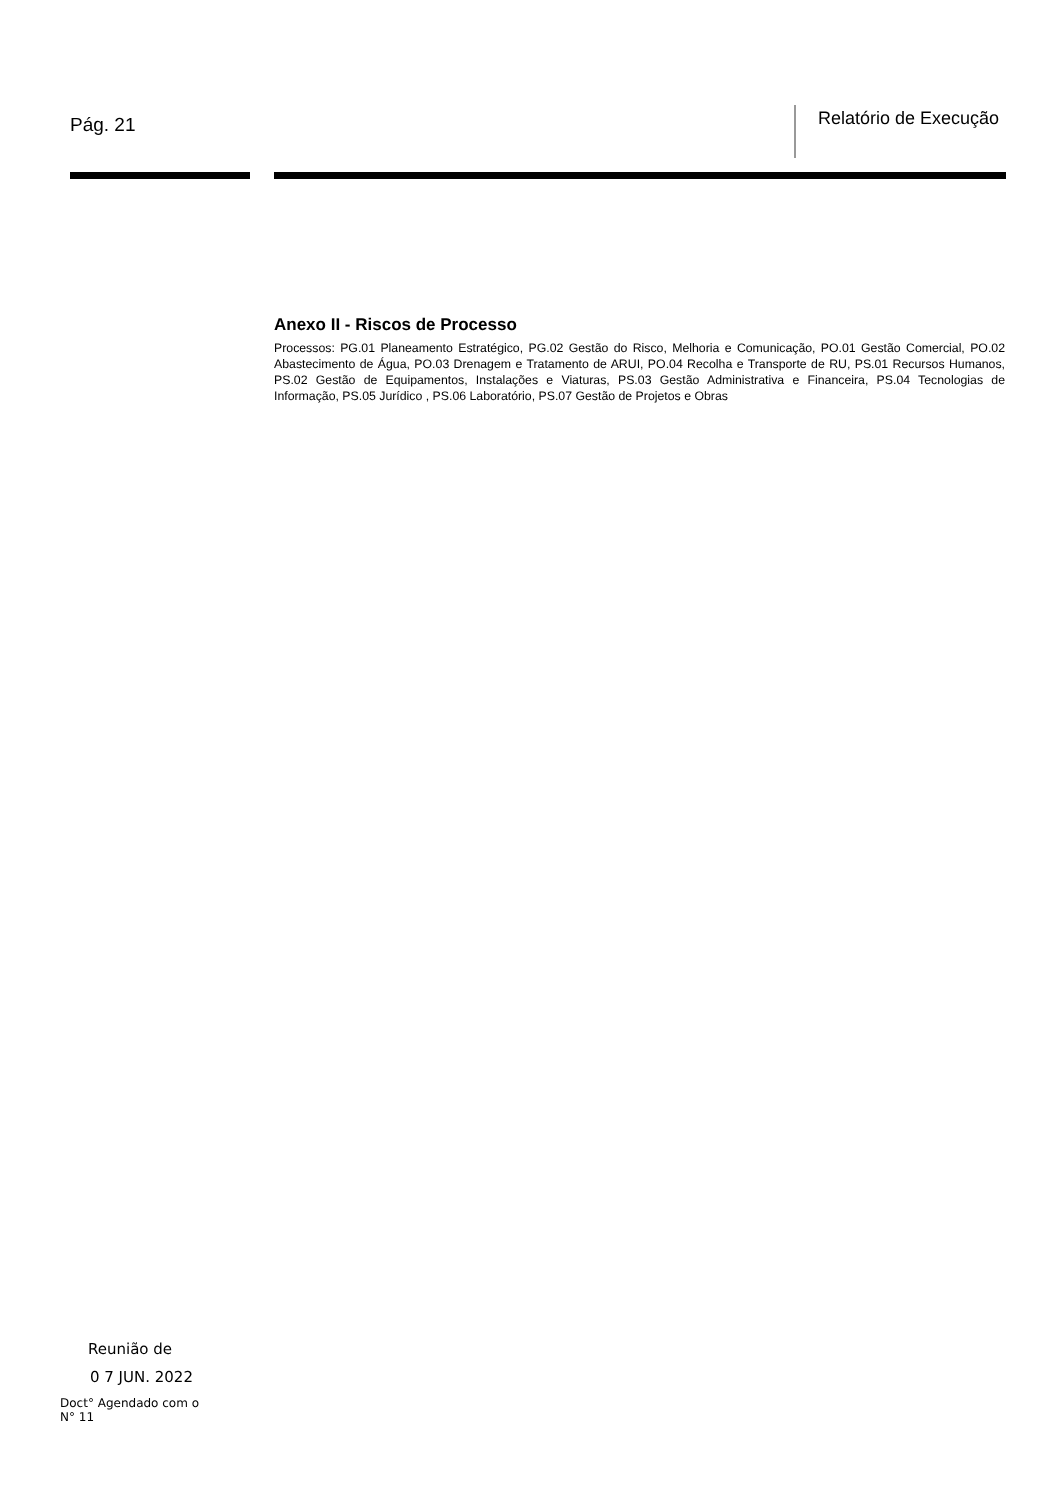Pág. 21
Relatório de Execução
Anexo II - Riscos de Processo
Processos: PG.01 Planeamento Estratégico, PG.02 Gestão do Risco, Melhoria e Comunicação, PO.01 Gestão Comercial, PO.02 Abastecimento de Água, PO.03 Drenagem e Tratamento de ARUI, PO.04 Recolha e Transporte de RU, PS.01 Recursos Humanos, PS.02 Gestão de Equipamentos, Instalações e Viaturas, PS.03 Gestão Administrativa e Financeira, PS.04 Tecnologias de Informação, PS.05 Jurídico , PS.06 Laboratório, PS.07 Gestão de Projetos e Obras
Reunião de
0 7 JUN. 2022
Doct° Agendado com o
N° 11